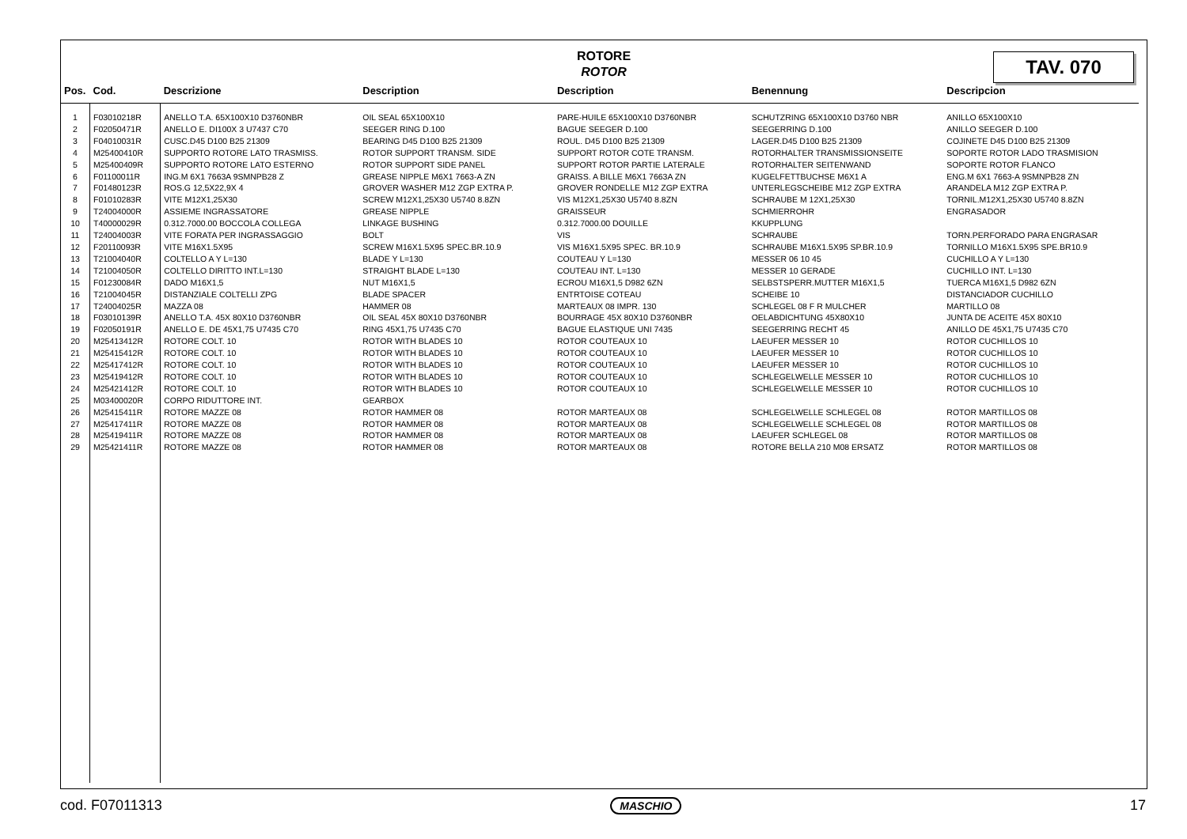ROTORE
ROTOR
TAV. 070
| Pos. | Cod. | Descrizione | Description | Description | Benennung | Descripcion |
| --- | --- | --- | --- | --- | --- | --- |
| 1 | F03010218R | ANELLO T.A. 65X100X10 D3760NBR | OIL SEAL 65X100X10 | PARE-HUILE 65X100X10 D3760NBR | SCHUTZRING 65X100X10 D3760 NBR | ANILLO 65X100X10 |
| 2 | F02050471R | ANELLO E. DI100X 3 U7437 C70 | SEEGER RING D.100 | BAGUE SEEGER D.100 | SEEGERRING D.100 | ANILLO SEEGER D.100 |
| 3 | F04010031R | CUSC.D45 D100 B25 21309 | BEARING D45 D100 B25 21309 | ROUL. D45 D100 B25 21309 | LAGER.D45 D100 B25 21309 | COJINETE D45 D100 B25 21309 |
| 4 | M25400410R | SUPPORTO ROTORE LATO TRASMISS. | ROTOR SUPPORT TRANSM. SIDE | SUPPORT ROTOR COTE TRANSM. | ROTORHALTER TRANSMISSIONSEITE | SOPORTE ROTOR LADO TRASMISION |
| 5 | M25400409R | SUPPORTO ROTORE LATO ESTERNO | ROTOR SUPPORT SIDE PANEL | SUPPORT ROTOR PARTIE LATERALE | ROTORHALTER SEITENWAND | SOPORTE ROTOR FLANCO |
| 6 | F01100011R | ING.M 6X1 7663A 9SMNPB28 Z | GREASE NIPPLE M6X1 7663-A ZN | GRAISS. A BILLE M6X1 7663A ZN | KUGELFETTBUCHSE M6X1 A | ENG.M 6X1 7663-A 9SMNPB28 ZN |
| 7 | F01480123R | ROS.G 12,5X22,9X 4 | GROVER WASHER M12 ZGP EXTRA P. | GROVER RONDELLE M12 ZGP EXTRA | UNTERLEGSCHEIBE M12 ZGP EXTRA | ARANDELA M12 ZGP EXTRA P. |
| 8 | F01010283R | VITE M12X1,25X30 | SCREW M12X1,25X30 U5740 8.8ZN | VIS M12X1,25X30 U5740 8.8ZN | SCHRAUBE M 12X1,25X30 | TORNIL.M12X1,25X30 U5740 8.8ZN |
| 9 | T24004000R | ASSIEME INGRASSATORE | GREASE NIPPLE | GRAISSEUR | SCHMIERROHR | ENGRASADOR |
| 10 | T40000029R | 0.312.7000.00 BOCCOLA COLLEGA | LINKAGE BUSHING | 0.312.7000.00 DOUILLE | KKUPPLUNG | |
| 11 | T24004003R | VITE FORATA PER INGRASSAGGIO | BOLT | VIS | SCHRAUBE | TORN.PERFORADO PARA ENGRASAR |
| 12 | F20110093R | VITE M16X1.5X95 | SCREW M16X1.5X95 SPEC.BR.10.9 | VIS M16X1.5X95 SPEC. BR.10.9 | SCHRAUBE M16X1.5X95 SP.BR.10.9 | TORNILLO M16X1.5X95 SPE.BR10.9 |
| 13 | T21004040R | COLTELLO A Y L=130 | BLADE Y L=130 | COUTEAU Y L=130 | MESSER 06 10 45 | CUCHILLO A Y L=130 |
| 14 | T21004050R | COLTELLO DIRITTO INT.L=130 | STRAIGHT BLADE L=130 | COUTEAU INT. L=130 | MESSER 10 GERADE | CUCHILLO INT. L=130 |
| 15 | F01230084R | DADO M16X1,5 | NUT M16X1,5 | ECROU M16X1,5 D982 6ZN | SELBSTSPERR.MUTTER M16X1,5 | TUERCA M16X1,5 D982 6ZN |
| 16 | T21004045R | DISTANZIALE COLTELLI ZPG | BLADE SPACER | ENTRTOISE COTEAU | SCHEIBE 10 | DISTANCIADOR CUCHILLO |
| 17 | T24004025R | MAZZA 08 | HAMMER 08 | MARTEAUX 08 IMPR. 130 | SCHLEGEL 08 F R MULCHER | MARTILLO 08 |
| 18 | F03010139R | ANELLO T.A. 45X 80X10 D3760NBR | OIL SEAL 45X 80X10 D3760NBR | BOURRAGE 45X 80X10 D3760NBR | OELABDICHTUNG 45X80X10 | JUNTA DE ACEITE 45X 80X10 |
| 19 | F02050191R | ANELLO E. DE 45X1,75 U7435 C70 | RING 45X1,75 U7435 C70 | BAGUE ELASTIQUE UNI 7435 | SEEGERRING RECHT 45 | ANILLO DE 45X1,75 U7435 C70 |
| 20 | M25413412R | ROTORE COLT. 10 | ROTOR WITH BLADES 10 | ROTOR COUTEAUX 10 | LAEUFER MESSER 10 | ROTOR CUCHILLOS 10 |
| 21 | M25415412R | ROTORE COLT. 10 | ROTOR WITH BLADES 10 | ROTOR COUTEAUX 10 | LAEUFER MESSER 10 | ROTOR CUCHILLOS 10 |
| 22 | M25417412R | ROTORE COLT. 10 | ROTOR WITH BLADES 10 | ROTOR COUTEAUX 10 | LAEUFER MESSER 10 | ROTOR CUCHILLOS 10 |
| 23 | M25419412R | ROTORE COLT. 10 | ROTOR WITH BLADES 10 | ROTOR COUTEAUX 10 | SCHLEGELWELLE MESSER 10 | ROTOR CUCHILLOS 10 |
| 24 | M25421412R | ROTORE COLT. 10 | ROTOR WITH BLADES 10 | ROTOR COUTEAUX 10 | SCHLEGELWELLE MESSER 10 | ROTOR CUCHILLOS 10 |
| 25 | M03400020R | CORPO RIDUTTORE INT. | GEARBOX | | | |
| 26 | M25415411R | ROTORE MAZZE 08 | ROTOR HAMMER 08 | ROTOR MARTEAUX 08 | SCHLEGELWELLE SCHLEGEL 08 | ROTOR MARTILLOS 08 |
| 27 | M25417411R | ROTORE MAZZE 08 | ROTOR HAMMER 08 | ROTOR MARTEAUX 08 | SCHLEGELWELLE SCHLEGEL 08 | ROTOR MARTILLOS 08 |
| 28 | M25419411R | ROTORE MAZZE 08 | ROTOR HAMMER 08 | ROTOR MARTEAUX 08 | LAEUFER SCHLEGEL 08 | ROTOR MARTILLOS 08 |
| 29 | M25421411R | ROTORE MAZZE 08 | ROTOR HAMMER 08 | ROTOR MARTEAUX 08 | ROTORE BELLA 210 M08 ERSATZ | ROTOR MARTILLOS 08 |
cod. F07011313 MASCHIO 17